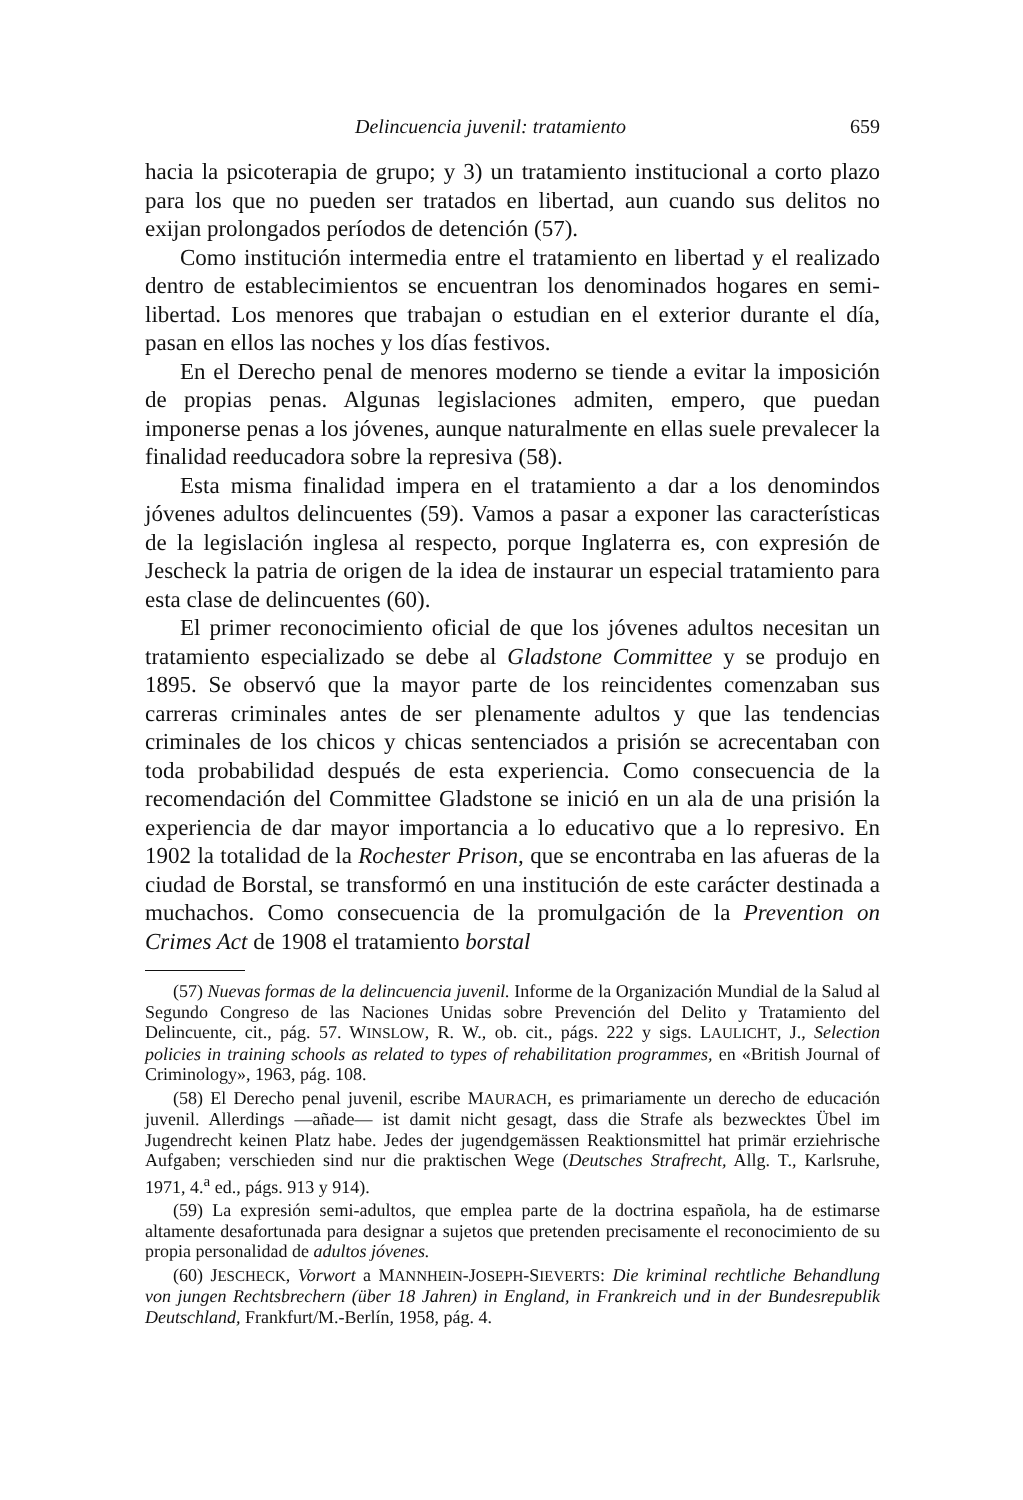Delincuencia juvenil: tratamiento 659
hacia la psicoterapia de grupo; y 3) un tratamiento institucional a corto plazo para los que no pueden ser tratados en libertad, aun cuando sus delitos no exijan prolongados períodos de detención (57).
Como institución intermedia entre el tratamiento en libertad y el realizado dentro de establecimientos se encuentran los denominados hogares en semi-libertad. Los menores que trabajan o estudian en el exterior durante el día, pasan en ellos las noches y los días festivos.
En el Derecho penal de menores moderno se tiende a evitar la imposición de propias penas. Algunas legislaciones admiten, empero, que puedan imponerse penas a los jóvenes, aunque naturalmente en ellas suele prevalecer la finalidad reeducadora sobre la represiva (58).
Esta misma finalidad impera en el tratamiento a dar a los denomindos jóvenes adultos delincuentes (59). Vamos a pasar a exponer las características de la legislación inglesa al respecto, porque Inglaterra es, con expresión de Jescheck la patria de origen de la idea de instaurar un especial tratamiento para esta clase de delincuentes (60).
El primer reconocimiento oficial de que los jóvenes adultos necesitan un tratamiento especializado se debe al Gladstone Committee y se produjo en 1895. Se observó que la mayor parte de los reincidentes comenzaban sus carreras criminales antes de ser plenamente adultos y que las tendencias criminales de los chicos y chicas sentenciados a prisión se acrecentaban con toda probabilidad después de esta experiencia. Como consecuencia de la recomendación del Committee Gladstone se inició en un ala de una prisión la experiencia de dar mayor importancia a lo educativo que a lo represivo. En 1902 la totalidad de la Rochester Prison, que se encontraba en las afueras de la ciudad de Borstal, se transformó en una institución de este carácter destinada a muchachos. Como consecuencia de la promulgación de la Prevention on Crimes Act de 1908 el tratamiento borstal
(57) Nuevas formas de la delincuencia juvenil. Informe de la Organización Mundial de la Salud al Segundo Congreso de las Naciones Unidas sobre Prevención del Delito y Tratamiento del Delincuente, cit., pág. 57. WINSLOW, R. W., ob. cit., págs. 222 y sigs. LAULICHT, J., Selection policies in training schools as related to types of rehabilitation programmes, en «British Journal of Criminology», 1963, pág. 108.
(58) El Derecho penal juvenil, escribe MAURACH, es primariamente un derecho de educación juvenil. Allerdings —añade— ist damit nicht gesagt, dass die Strafe als bezwecktes Übel im Jugendrecht keinen Platz habe. Jedes der jugendgemässen Reaktionsmittel hat primär erziehrische Aufgaben; verschieden sind nur die praktischen Wege (Deutsches Strafrecht, Allg. T., Karlsruhe, 1971, 4.<sup>a</sup> ed., págs. 913 y 914).
(59) La expresión semi-adultos, que emplea parte de la doctrina española, ha de estimarse altamente desafortunada para designar a sujetos que pretenden precisamente el reconocimiento de su propia personalidad de adultos jóvenes.
(60) JESCHECK, Vorwort a MANNHEIN-JOSEPH-SIEVERTS: Die kriminal rechtliche Behandlung von jungen Rechtsbrechern (über 18 Jahren) in England, in Frankreich und in der Bundesrepublik Deutschland, Frankfurt/M.-Berlín, 1958, pág. 4.